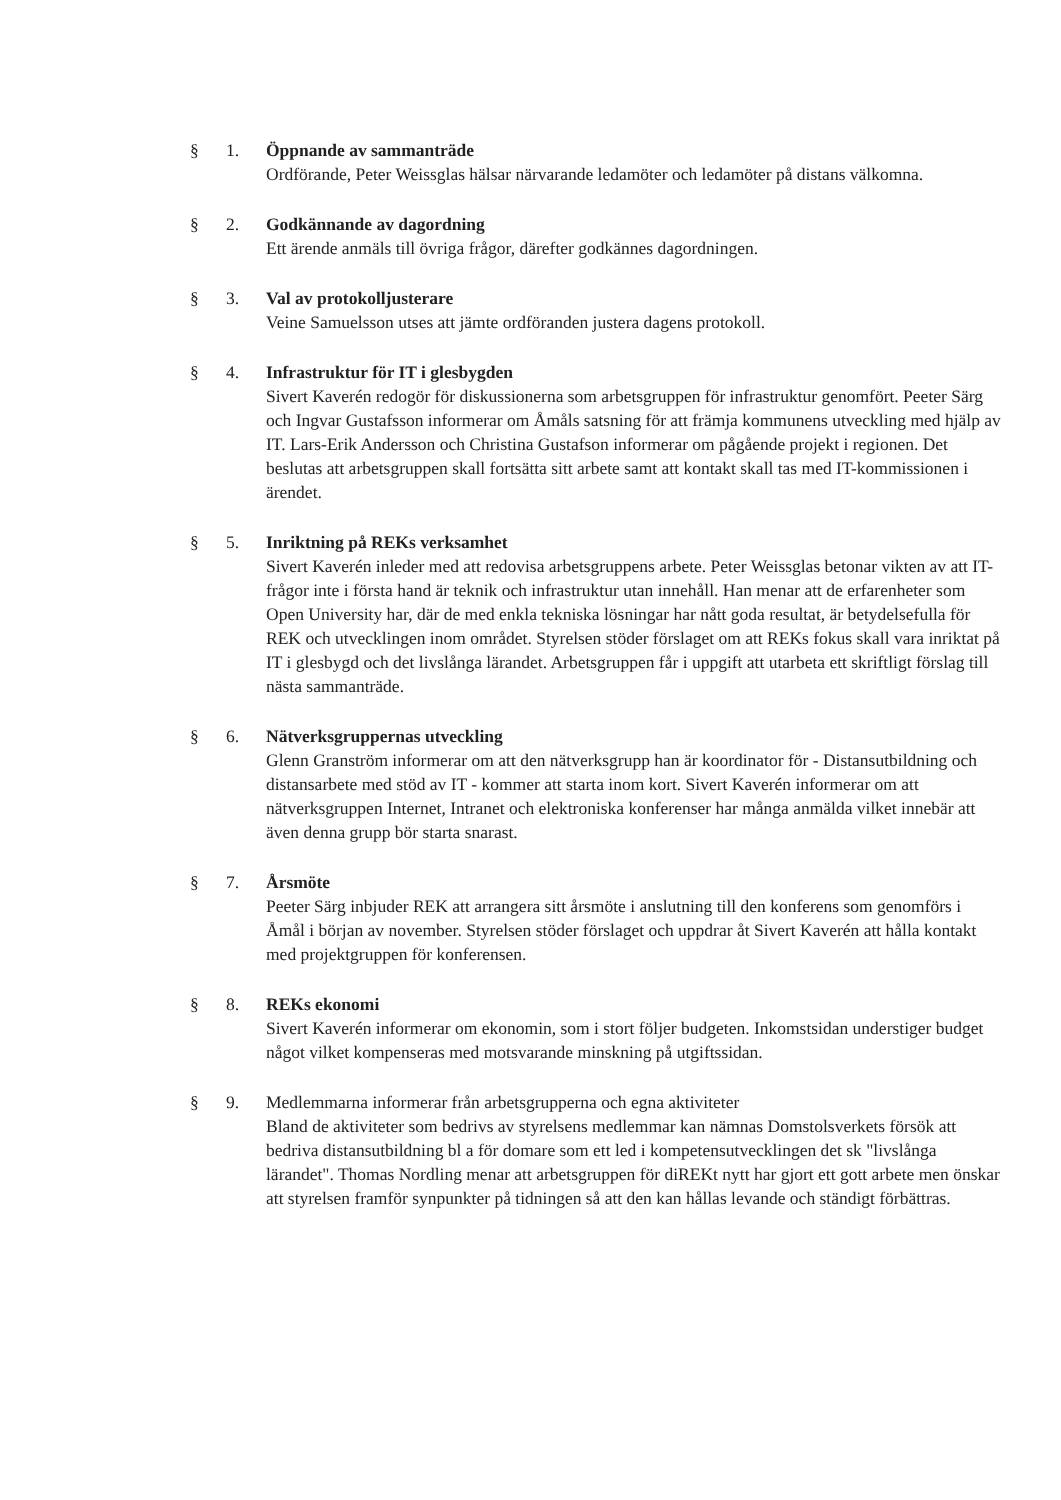§ 1. Öppnande av sammanträde
Ordförande, Peter Weissglas hälsar närvarande ledamöter och ledamöter på distans välkomna.
§ 2. Godkännande av dagordning
Ett ärende anmäls till övriga frågor, därefter godkännes dagordningen.
§ 3. Val av protokolljusterare
Veine Samuelsson utses att jämte ordföranden justera dagens protokoll.
§ 4. Infrastruktur för IT i glesbygden
Sivert Kaverén redogör för diskussionerna som arbetsgruppen för infrastruktur genomfört. Peeter Särg och Ingvar Gustafsson informerar om Åmåls satsning för att främja kommunens utveckling med hjälp av IT. Lars-Erik Andersson och Christina Gustafson informerar om pågående projekt i regionen. Det beslutas att arbetsgruppen skall fortsätta sitt arbete samt att kontakt skall tas med IT-kommissionen i ärendet.
§ 5. Inriktning på REKs verksamhet
Sivert Kaverén inleder med att redovisa arbetsgruppens arbete. Peter Weissglas betonar vikten av att IT-frågor inte i första hand är teknik och infrastruktur utan innehåll. Han menar att de erfarenheter som Open University har, där de med enkla tekniska lösningar har nått goda resultat, är betydelsefulla för REK och utvecklingen inom området. Styrelsen stöder förslaget om att REKs fokus skall vara inriktat på IT i glesbygd och det livslånga lärandet. Arbetsgruppen får i uppgift att utarbeta ett skriftligt förslag till nästa sammanträde.
§ 6. Nätverksgruppernas utveckling
Glenn Granström informerar om att den nätverksgrupp han är koordinator för - Distansutbildning och distansarbete med stöd av IT - kommer att starta inom kort. Sivert Kaverén informerar om att nätverksgruppen Internet, Intranet och elektroniska konferenser har många anmälda vilket innebär att även denna grupp bör starta snarast.
§ 7. Årsmöte
Peeter Särg inbjuder REK att arrangera sitt årsmöte i anslutning till den konferens som genomförs i Åmål i början av november. Styrelsen stöder förslaget och uppdrar åt Sivert Kaverén att hålla kontakt med projektgruppen för konferensen.
§ 8. REKs ekonomi
Sivert Kaverén informerar om ekonomin, som i stort följer budgeten. Inkomstsidan understiger budget något vilket kompenseras med motsvarande minskning på utgiftssidan.
§ 9. Medlemmarna informerar från arbetsgrupperna och egna aktiviteter
Bland de aktiviteter som bedrivs av styrelsens medlemmar kan nämnas Domstolsverkets försök att bedriva distansutbildning bl a för domare som ett led i kompetensutvecklingen det sk "livslånga lärandet". Thomas Nordling menar att arbetsgruppen för diREKt nytt har gjort ett gott arbete men önskar att styrelsen framför synpunkter på tidningen så att den kan hållas levande och ständigt förbättras.